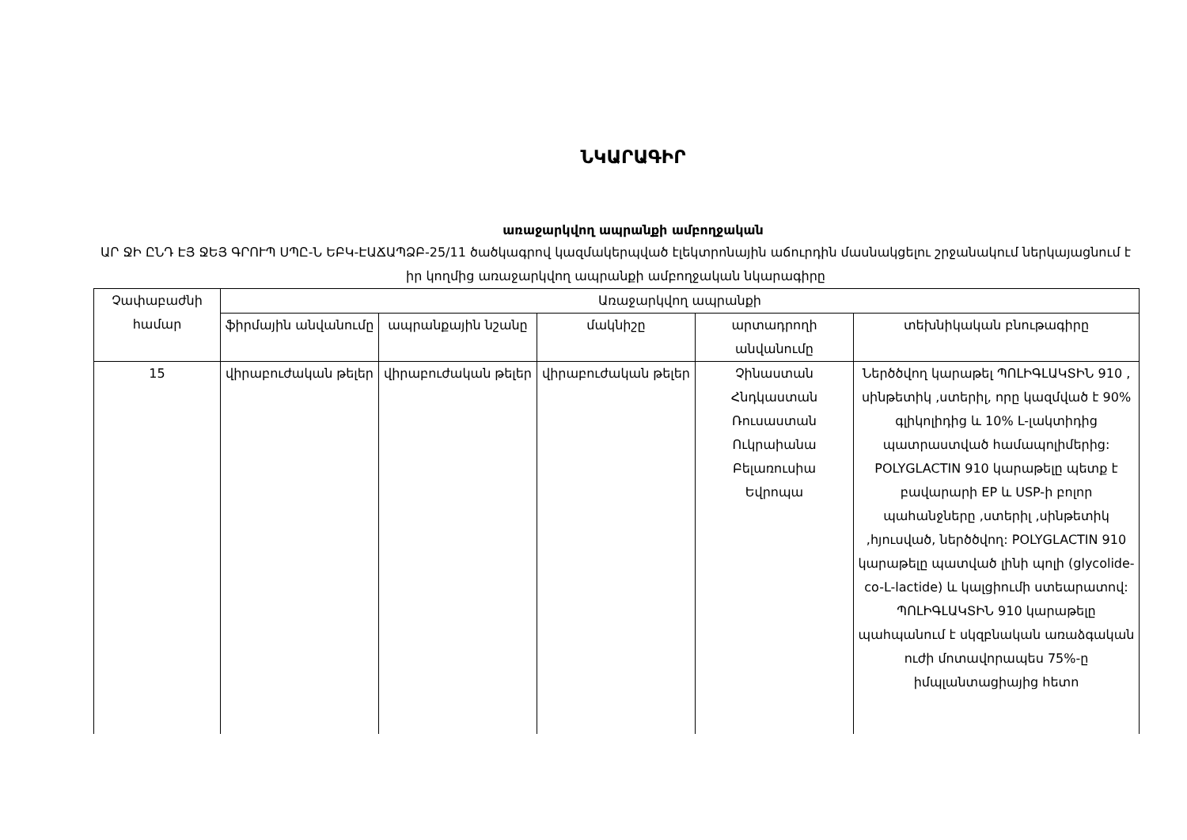ՆԿԱՐԱԳԻՐ
առաջարկվող ապրանքի ամբողջական
ԱՐ ՋԻ ԸՆԴ ԷՅ ՋԵՅ ԳՐՈՒՊ ՍՊԸ-Ն ԵԲԿ-ԷԱՃԱՊՁԲ-25/11 ծածկագրով կազմակերպված էլեկտրոնային աճուրդին մասնակցելու շրջանակում ներկայացնում է իր կողմից առաջարկվող ապրանքի ամբողջական նկարագիրը
| Չափաբաժնի համար | Առաջարկվող ապրանքի | | | | |
| --- | --- | --- | --- | --- | --- |
| | ֆիրմային անվանումը | ապրանքային նշանը | մակնիշը | արտադրողի անվանումը | տեխնիկական բնութագիրը |
| 15 | վիրաբուժական թելեր | վիրաբուժական թելեր | վիրաբուժական թելեր | Չինաստան Հնդկաստան Ռուսաստան Ուկրաիանա Բելառուսիա Եվրոպա | Ներծծվող կարաթել ՊՈԼԻԳԼԱԿՏԻՆ 910 , սինթետիկ ,ստերիլ, որը կազմված է 90% գլիկոլիդից և 10% L-լակտիդից պատրաստված համապոլիմերից: POLYGLACTIN 910 կարաթելը պետք է բավարարի EP և USP-ի բոլոր պահանջները ,ստերիլ ,սինթետիկ ,հյուսված, ներծծվող: POLYGLACTIN 910 կարաթելը պատված լինի պոլի (glycolide-co-L-lactide) և կալցիումի ստեարատով: ՊՈԼԻԳԼԱԿՏԻՆ 910 կարաթելը պահպանում է սկզբնական առաձգական ուժի մոտավորապես 75%-ը իմպլանտացիայից հետո |